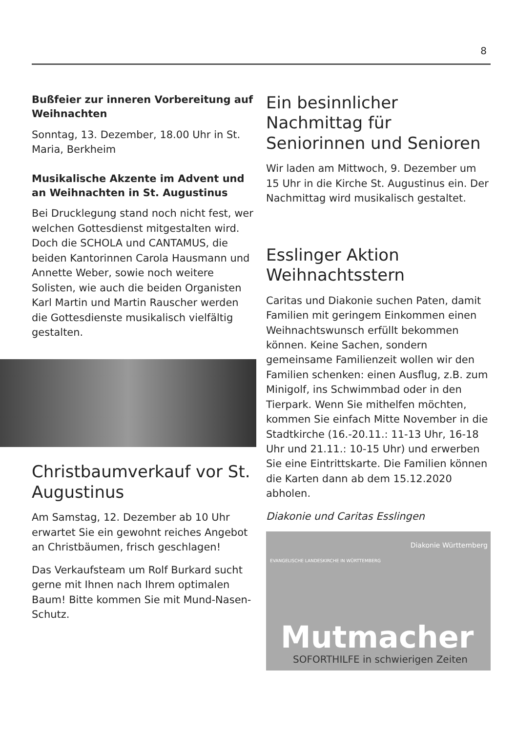8
Bußfeier zur inneren Vorbereitung auf Weihnachten
Sonntag, 13. Dezember, 18.00 Uhr in St. Maria, Berkheim
Musikalische Akzente im Advent und an Weihnachten in St. Augustinus
Bei Drucklegung stand noch nicht fest, wer welchen Gottesdienst mitgestalten wird. Doch die SCHOLA und CANTAMUS, die beiden Kantorinnen Carola Hausmann und Annette Weber, sowie noch weitere Solisten, wie auch die beiden Organisten Karl Martin und Martin Rauscher werden die Gottesdienste musikalisch vielfältig gestalten.
Christbaumverkauf vor St. Augustinus
Am Samstag, 12. Dezember ab 10 Uhr erwartet Sie ein gewohnt reiches Angebot an Christbäumen, frisch geschlagen!
Das Verkaufsteam um Rolf Burkard sucht gerne mit Ihnen nach Ihrem optimalen Baum! Bitte kommen Sie mit Mund-Nasen-Schutz.
Ein besinnlicher Nachmittag für Seniorinnen und Senioren
Wir laden am Mittwoch, 9. Dezember um 15 Uhr in die Kirche St. Augustinus ein. Der Nachmittag wird musikalisch gestaltet.
Esslinger Aktion Weihnachtsstern
Caritas und Diakonie suchen Paten, damit Familien mit geringem Einkommen einen Weihnachtswunsch erfüllt bekommen können. Keine Sachen, sondern gemeinsame Familienzeit wollen wir den Familien schenken: einen Ausflug, z.B. zum Minigolf, ins Schwimmbad oder in den Tierpark. Wenn Sie mithelfen möchten, kommen Sie einfach Mitte November in die Stadtkirche (16.-20.11.: 11-13 Uhr, 16-18 Uhr und 21.11.: 10-15 Uhr) und erwerben Sie eine Eintrittskarte. Die Familien können die Karten dann ab dem 15.12.2020 abholen.
Diakonie und Caritas Esslingen
EVANGELISCHE LANDESKIRCHE IN WÜRTTEMBERG
Diakonie Württemberg
Mutmacher
SOFORTHILFE in schwierigen Zeiten